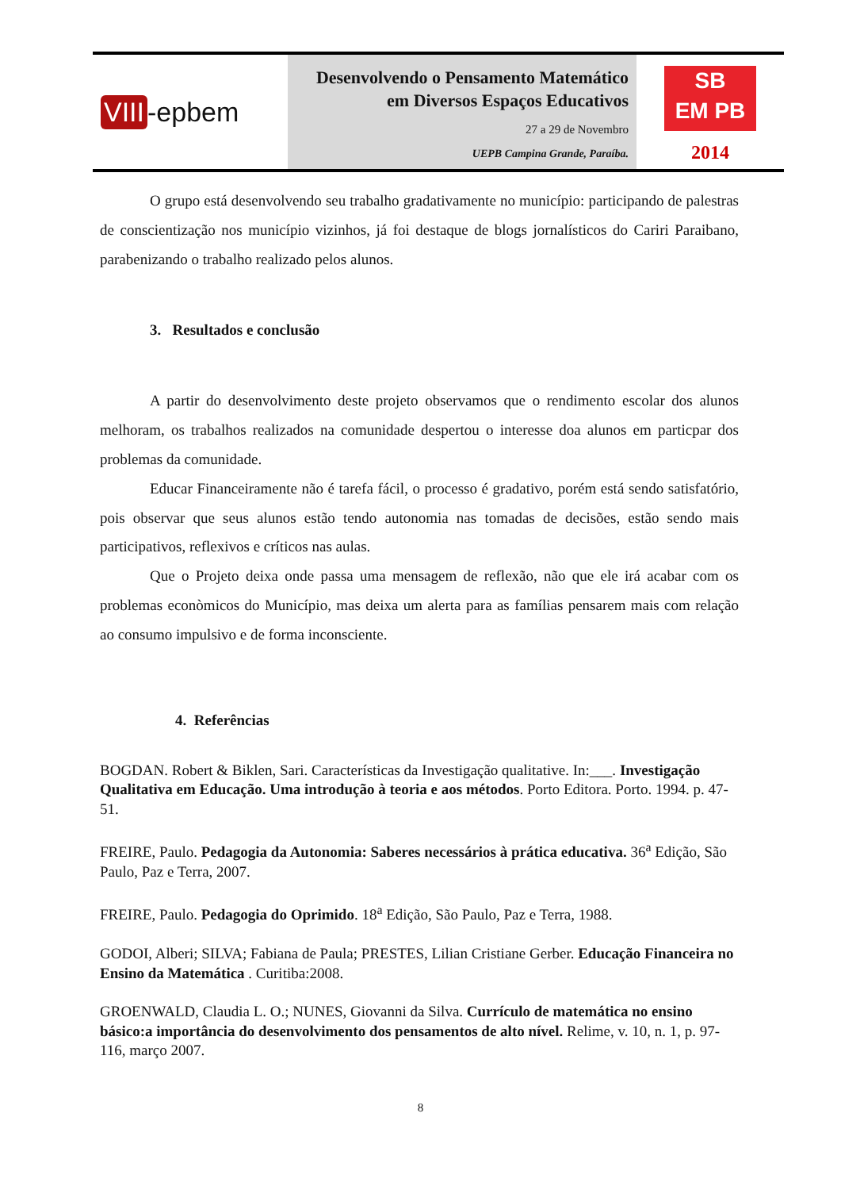VIII -epbem
Desenvolvendo o Pensamento Matemático
em Diversos Espaços Educativos
27 a 29 de Novembro
UEPB Campina Grande, Paraíba.
SB
EM PB
2014
O grupo está desenvolvendo seu trabalho gradativamente no município: participando de palestras de conscientização nos município vizinhos, já foi destaque de blogs jornalísticos do Cariri Paraibano, parabenizando o trabalho realizado pelos alunos.
3. Resultados e conclusão
A partir do desenvolvimento deste projeto observamos que o rendimento escolar dos alunos melhoram, os trabalhos realizados na comunidade despertou o interesse doa alunos em particpar dos problemas da comunidade.
Educar Financeiramente não é tarefa fácil, o processo é gradativo, porém está sendo satisfatório, pois observar que seus alunos estão tendo autonomia nas tomadas de decisões, estão sendo mais participativos, reflexivos e críticos nas aulas.
Que o Projeto deixa onde passa uma mensagem de reflexão, não que ele irá acabar com os problemas econòmicos do Município, mas deixa um alerta para as famílias pensarem mais com relação ao consumo impulsivo e de forma inconsciente.
4. Referências
BOGDAN. Robert & Biklen, Sari. Características da Investigação qualitative. In:___. Investigação Qualitativa em Educação. Uma introdução à teoria e aos métodos. Porto Editora. Porto. 1994. p. 47-51.
FREIRE, Paulo. Pedagogia da Autonomia: Saberes necessários à prática educativa. 36<sup>a</sup> Edição, São Paulo, Paz e Terra, 2007.
FREIRE, Paulo. Pedagogia do Oprimido. 18<sup>a</sup> Edição, São Paulo, Paz e Terra, 1988.
GODOI, Alberi; SILVA; Fabiana de Paula; PRESTES, Lilian Cristiane Gerber. Educação Financeira no Ensino da Matemática . Curitiba:2008.
GROENWALD, Claudia L. O.; NUNES, Giovanni da Silva. Currículo de matemática no ensino básico:a importância do desenvolvimento dos pensamentos de alto nível. Relime, v. 10, n. 1, p. 97-116, março 2007.
8